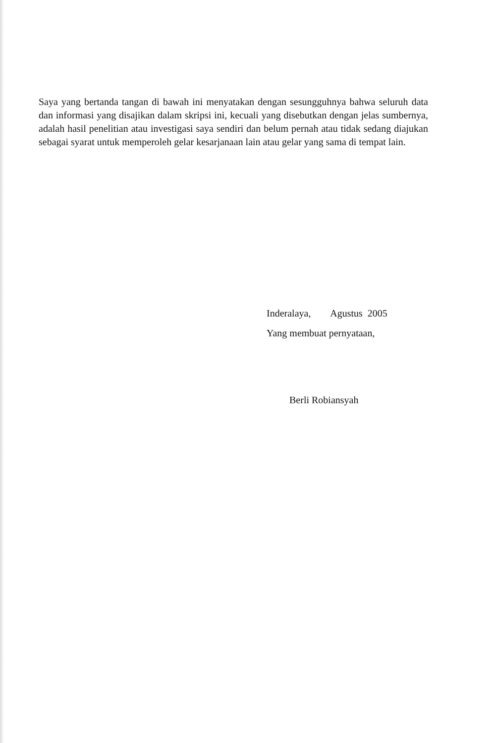Saya yang bertanda tangan di bawah ini menyatakan dengan sesungguhnya bahwa seluruh data dan informasi yang disajikan dalam skripsi ini, kecuali yang disebutkan dengan jelas sumbernya, adalah hasil penelitian atau investigasi saya sendiri dan belum pernah atau tidak sedang diajukan sebagai syarat untuk memperoleh gelar kesarjanaan lain atau gelar yang sama di tempat lain.
Inderalaya, Agustus 2005
Yang membuat pernyataan,
Berli Robiansyah